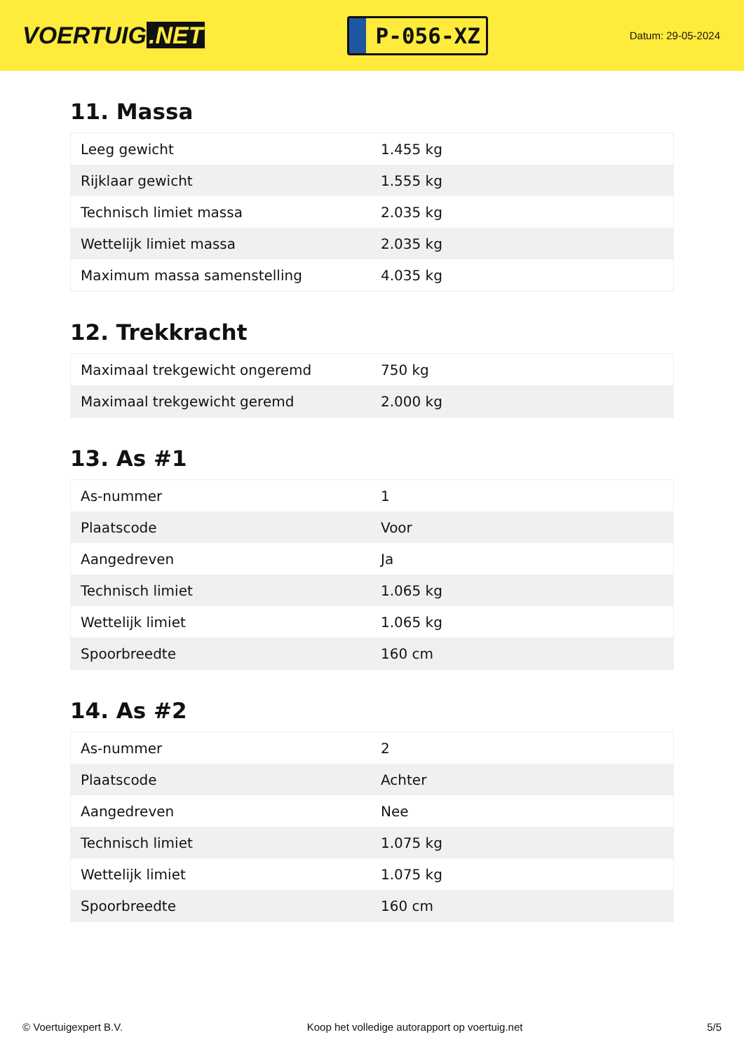VOERTUIG.NET
P-056-XZ
Datum: 29-05-2024
11. Massa
| Leeg gewicht | 1.455 kg |
| Rijklaar gewicht | 1.555 kg |
| Technisch limiet massa | 2.035 kg |
| Wettelijk limiet massa | 2.035 kg |
| Maximum massa samenstelling | 4.035 kg |
12. Trekkracht
| Maximaal trekgewicht ongeremd | 750 kg |
| Maximaal trekgewicht geremd | 2.000 kg |
13. As #1
| As-nummer | 1 |
| Plaatscode | Voor |
| Aangedreven | Ja |
| Technisch limiet | 1.065 kg |
| Wettelijk limiet | 1.065 kg |
| Spoorbreedte | 160 cm |
14. As #2
| As-nummer | 2 |
| Plaatscode | Achter |
| Aangedreven | Nee |
| Technisch limiet | 1.075 kg |
| Wettelijk limiet | 1.075 kg |
| Spoorbreedte | 160 cm |
© Voertuigexpert B.V. Koop het volledige autorapport op voertuig.net 5/5